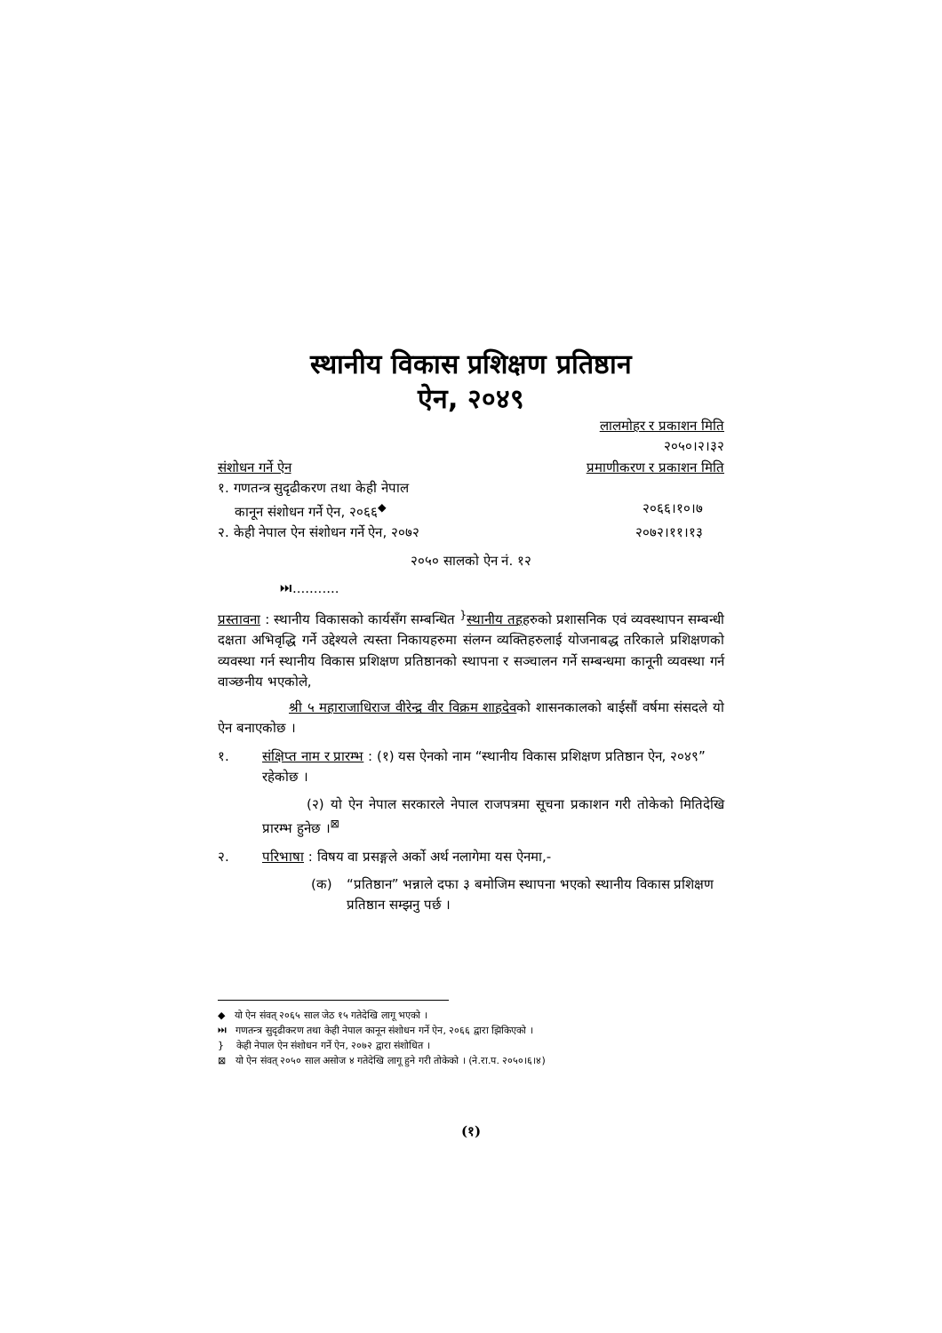स्थानीय विकास प्रशिक्षण प्रतिष्ठान
ऐन, २०४९
लालमोहर र प्रकाशन मिति
२०५०।२।३२
संशोधन गर्ने ऐन प्रमाणीकरण र प्रकाशन मिति
१. गणतन्त्र सुदृढीकरण तथा केही नेपाल
कानून संशोधन गर्ने ऐन, २०६६<sup>◆</sup> २०६६।१०।७
२. केही नेपाल ऐन संशोधन गर्ने ऐन, २०७२ २०७२।११।१३
२०५० सालको ऐन नं. १२
⏭...........
प्रस्तावना : स्थानीय विकासको कार्यसँग सम्बन्धित <sup>}</sup>स्थानीय तहहरुको प्रशासनिक एवं व्यवस्थापन सम्बन्धी दक्षता अभिवृद्धि गर्ने उद्देश्यले त्यस्ता निकायहरुमा संलग्न व्यक्तिहरुलाई योजनाबद्ध तरिकाले प्रशिक्षणको व्यवस्था गर्न स्थानीय विकास प्रशिक्षण प्रतिष्ठानको स्थापना र सञ्चालन गर्ने सम्बन्धमा कानूनी व्यवस्था गर्न वाञ्छनीय भएकोले,
श्री ५ महाराजाधिराज वीरेन्द्र वीर विक्रम शाहदेवको शासनकालको बाईसौं वर्षमा संसदले यो ऐन बनाएकोछ ।
१. संक्षिप्त नाम र प्रारम्भ : (१) यस ऐनको नाम “स्थानीय विकास प्रशिक्षण प्रतिष्ठान ऐन, २०४९” रहेकोछ ।
(२) यो ऐन नेपाल सरकारले नेपाल राजपत्रमा सूचना प्रकाशन गरी तोकेको मितिदेखि प्रारम्भ हुनेछ ।<sup>⊠</sup>
२. परिभाषा : विषय वा प्रसङ्गले अर्को अर्थ नलागेमा यस ऐनमा,-
(क) “प्रतिष्ठान” भन्नाले दफा ३ बमोजिम स्थापना भएको स्थानीय विकास प्रशिक्षण प्रतिष्ठान सम्झनु पर्छ ।
◆ यो ऐन संवत् २०६५ साल जेठ १५ गतेदेखि लागू भएको ।
⏭ गणतन्त्र सुदृढीकरण तथा केही नेपाल कानून संशोधन गर्ने ऐन, २०६६ द्वारा झिकिएको ।
} केही नेपाल ऐन संशोधन गर्ने ऐन, २०७२ द्वारा संशोधित ।
⊠ यो ऐन संवत् २०५० साल असोज ४ गतेदेखि लागू हुने गरी तोकेको । (ने.रा.प. २०५०।६।४)
(१)